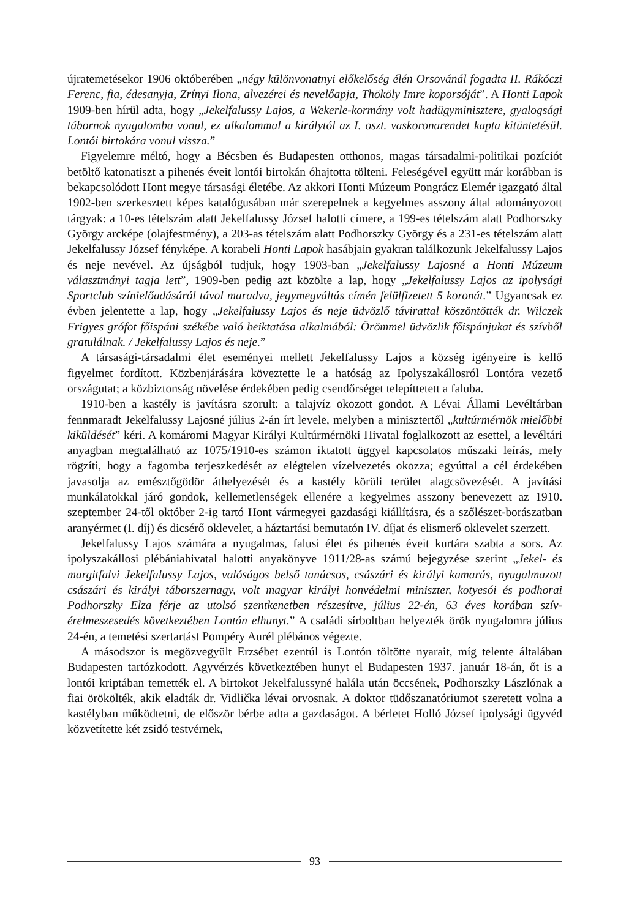újratemetésekor 1906 októberében „négy különvonatnyi előkelőség élén Orsovánál fogadta II. Rákóczi Ferenc, fia, édesanyja, Zrínyi Ilona, alvezérei és nevelőapja, Thököly Imre koporsóját”. A Honti Lapok 1909-ben hírül adta, hogy „Jekelfalussy Lajos, a Wekerle-kormány volt hadügyminisztere, gyalogsági tábornok nyugalomba vonul, ez alkalommal a királytól az I. oszt. vaskoronarendet kapta kitüntetésül. Lontói birtokára vonul vissza.”
Figyelemre méltó, hogy a Bécsben és Budapesten otthonos, magas társadalmi-politikai pozíciót betöltő katonatiszt a pihenés éveit lontói birtokán óhajtotta tölteni. Feleségével együtt már korábban is bekapcsolódott Hont megye társasági életébe. Az akkori Honti Múzeum Pongrácz Elemér igazgató által 1902-ben szerkesztett képes katalógusában már szerepelnek a kegyelmes asszony által adományozott tárgyak: a 10-es tételszám alatt Jekelfalussy József halotti címere, a 199-es tételszám alatt Podhorszky György arcképe (olajfestmény), a 203-as tételszám alatt Podhorszky György és a 231-es tételszám alatt Jekelfalussy József fényképe. A korabeli Honti Lapok hasábjain gyakran találkozunk Jekelfalussy Lajos és neje nevével. Az újságból tudjuk, hogy 1903-ban „Jekelfalussy Lajosné a Honti Múzeum választmányi tagja lett”, 1909-ben pedig azt közölte a lap, hogy „Jekelfalussy Lajos az ipolysági Sportclub színielőadásáról távol maradva, jegymegváltás címén felülfizetett 5 koronát.” Ugyancsak ez évben jelentette a lap, hogy „Jekelfalussy Lajos és neje üdvözlő távirattal köszöntötték dr. Wilczek Frigyes grófot főispáni székébe való beiktatása alkalmából: Örömmel üdvözlik főispánjukat és szívből gratulálnak. / Jekelfalussy Lajos és neje.”
A társasági-társadalmi élet eseményei mellett Jekelfalussy Lajos a község igényeire is kellő figyelmet fordított. Közbenjárására köveztette le a hatóság az Ipolyszakállosról Lontóra vezető országutat; a közbiztonság növelése érdekében pedig csendőrséget telepíttetett a faluba.
1910-ben a kastély is javításra szorult: a talajvíz okozott gondot. A Lévai Állami Levéltárban fennmaradt Jekelfalussy Lajosné július 2-án írt levele, melyben a minisztertől „kultúrmérnök mielőbbi kiküldését” kéri. A komáromi Magyar Királyi Kultúrmérnöki Hivatal foglalkozott az esettel, a levéltári anyagban megtalálható az 1075/1910-es számon iktatott üggyel kapcsolatos műszaki leírás, mely rögzíti, hogy a fagomba terjeszkedését az elégtelen vízelvezetés okozza; egyúttal a cél érdekében javasolja az emésztőgödör áthelyezését és a kastély körüli terület alagcsövezését. A javítási munkálatokkal járó gondok, kellemetlenségek ellenére a kegyelmes asszony benevezett az 1910. szeptember 24-től október 2-ig tartó Hont vármegyei gazdasági kiállításra, és a szőlészet-borászatban aranyérmet (I. díj) és dicsérő oklevelet, a háztartási bemutatón IV. díjat és elismerő oklevelet szerzett.
Jekelfalussy Lajos számára a nyugalmas, falusi élet és pihenés éveit kurtára szabta a sors. Az ipolyszakállosi plébániahivatal halotti anyakönyve 1911/28-as számú bejegyzése szerint „Jekel- és margitfalvi Jekelfalussy Lajos, valóságos belső tanácsos, császári és királyi kamarás, nyugalmazott császári és királyi táborszernagy, volt magyar királyi honvédelmi miniszter, kotyesói és podhorai Podhorszky Elza férje az utolsó szentkenetben részesítve, július 22-én, 63 éves korában szív-érelmeszesedés következtében Lontón elhunyt.” A családi sírboltban helyezték örök nyugalomra július 24-én, a temetési szertartást Pompéry Aurél plébános végezte.
A másodszor is megözvegyült Erzsébet ezentúl is Lontón töltötte nyarait, míg telente általában Budapesten tartózkodott. Agyvérzés következtében hunyt el Budapesten 1937. január 18-án, őt is a lontói kriptában temették el. A birtokot Jekelfalussyné halála után öccsének, Podhorszky Lászlónak a fiai örökölték, akik eladták dr. Vidlička lévai orvosnak. A doktor tüdőszanatóriumot szeretett volna a kastélyban működtetni, de először bérbe adta a gazdaságot. A bérletet Holló József ipolysági ügyvéd közvetítette két zsidó testvérnek,
93